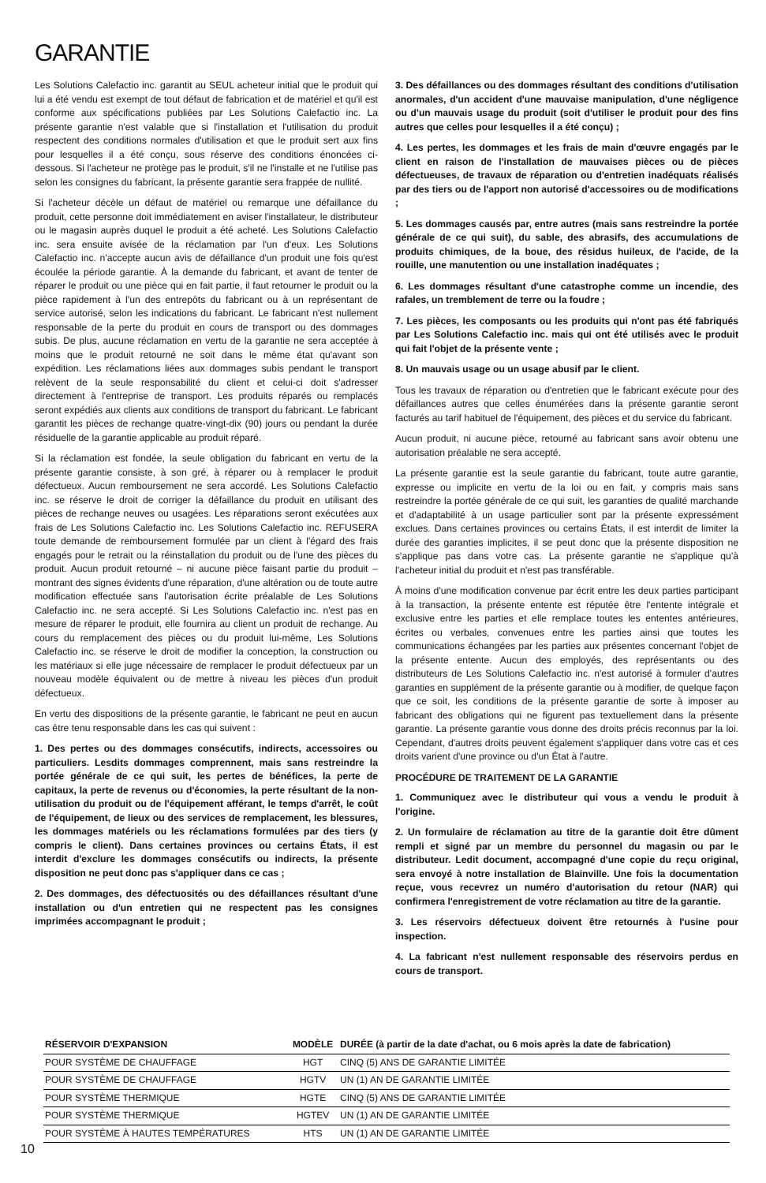GARANTIE
Les Solutions Calefactio inc. garantit au SEUL acheteur initial que le produit qui lui a été vendu est exempt de tout défaut de fabrication et de matériel et qu'il est conforme aux spécifications publiées par Les Solutions Calefactio inc. La présente garantie n'est valable que si l'installation et l'utilisation du produit respectent des conditions normales d'utilisation et que le produit sert aux fins pour lesquelles il a été conçu, sous réserve des conditions énoncées ci-dessous. Si l'acheteur ne protège pas le produit, s'il ne l'installe et ne l'utilise pas selon les consignes du fabricant, la présente garantie sera frappée de nullité.
Si l'acheteur décèle un défaut de matériel ou remarque une défaillance du produit, cette personne doit immédiatement en aviser l'installateur, le distributeur ou le magasin auprès duquel le produit a été acheté. Les Solutions Calefactio inc. sera ensuite avisée de la réclamation par l'un d'eux. Les Solutions Calefactio inc. n'accepte aucun avis de défaillance d'un produit une fois qu'est écoulée la période garantie. À la demande du fabricant, et avant de tenter de réparer le produit ou une pièce qui en fait partie, il faut retourner le produit ou la pièce rapidement à l'un des entrepôts du fabricant ou à un représentant de service autorisé, selon les indications du fabricant. Le fabricant n'est nullement responsable de la perte du produit en cours de transport ou des dommages subis. De plus, aucune réclamation en vertu de la garantie ne sera acceptée à moins que le produit retourné ne soit dans le même état qu'avant son expédition. Les réclamations liées aux dommages subis pendant le transport relèvent de la seule responsabilité du client et celui-ci doit s'adresser directement à l'entreprise de transport. Les produits réparés ou remplacés seront expédiés aux clients aux conditions de transport du fabricant. Le fabricant garantit les pièces de rechange quatre-vingt-dix (90) jours ou pendant la durée résiduelle de la garantie applicable au produit réparé.
Si la réclamation est fondée, la seule obligation du fabricant en vertu de la présente garantie consiste, à son gré, à réparer ou à remplacer le produit défectueux. Aucun remboursement ne sera accordé. Les Solutions Calefactio inc. se réserve le droit de corriger la défaillance du produit en utilisant des pièces de rechange neuves ou usagées. Les réparations seront exécutées aux frais de Les Solutions Calefactio inc. Les Solutions Calefactio inc. REFUSERA toute demande de remboursement formulée par un client à l'égard des frais engagés pour le retrait ou la réinstallation du produit ou de l'une des pièces du produit. Aucun produit retourné – ni aucune pièce faisant partie du produit – montrant des signes évidents d'une réparation, d'une altération ou de toute autre modification effectuée sans l'autorisation écrite préalable de Les Solutions Calefactio inc. ne sera accepté. Si Les Solutions Calefactio inc. n'est pas en mesure de réparer le produit, elle fournira au client un produit de rechange. Au cours du remplacement des pièces ou du produit lui-même, Les Solutions Calefactio inc. se réserve le droit de modifier la conception, la construction ou les matériaux si elle juge nécessaire de remplacer le produit défectueux par un nouveau modèle équivalent ou de mettre à niveau les pièces d'un produit défectueux.
En vertu des dispositions de la présente garantie, le fabricant ne peut en aucun cas être tenu responsable dans les cas qui suivent :
1. Des pertes ou des dommages consécutifs, indirects, accessoires ou particuliers. Lesdits dommages comprennent, mais sans restreindre la portée générale de ce qui suit, les pertes de bénéfices, la perte de capitaux, la perte de revenus ou d'économies, la perte résultant de la non-utilisation du produit ou de l'équipement afférant, le temps d'arrêt, le coût de l'équipement, de lieux ou des services de remplacement, les blessures, les dommages matériels ou les réclamations formulées par des tiers (y compris le client). Dans certaines provinces ou certains États, il est interdit d'exclure les dommages consécutifs ou indirects, la présente disposition ne peut donc pas s'appliquer dans ce cas ;
2. Des dommages, des défectuosités ou des défaillances résultant d'une installation ou d'un entretien qui ne respectent pas les consignes imprimées accompagnant le produit ;
3. Des défaillances ou des dommages résultant des conditions d'utilisation anormales, d'un accident d'une mauvaise manipulation, d'une négligence ou d'un mauvais usage du produit (soit d'utiliser le produit pour des fins autres que celles pour lesquelles il a été conçu) ;
4. Les pertes, les dommages et les frais de main d'œuvre engagés par le client en raison de l'installation de mauvaises pièces ou de pièces défectueuses, de travaux de réparation ou d'entretien inadéquats réalisés par des tiers ou de l'apport non autorisé d'accessoires ou de modifications ;
5. Les dommages causés par, entre autres (mais sans restreindre la portée générale de ce qui suit), du sable, des abrasifs, des accumulations de produits chimiques, de la boue, des résidus huileux, de l'acide, de la rouille, une manutention ou une installation inadéquates ;
6. Les dommages résultant d'une catastrophe comme un incendie, des rafales, un tremblement de terre ou la foudre ;
7. Les pièces, les composants ou les produits qui n'ont pas été fabriqués par Les Solutions Calefactio inc. mais qui ont été utilisés avec le produit qui fait l'objet de la présente vente ;
8. Un mauvais usage ou un usage abusif par le client.
Tous les travaux de réparation ou d'entretien que le fabricant exécute pour des défaillances autres que celles énumérées dans la présente garantie seront facturés au tarif habituel de l'équipement, des pièces et du service du fabricant.
Aucun produit, ni aucune pièce, retourné au fabricant sans avoir obtenu une autorisation préalable ne sera accepté.
La présente garantie est la seule garantie du fabricant, toute autre garantie, expresse ou implicite en vertu de la loi ou en fait, y compris mais sans restreindre la portée générale de ce qui suit, les garanties de qualité marchande et d'adaptabilité à un usage particulier sont par la présente expressément exclues. Dans certaines provinces ou certains États, il est interdit de limiter la durée des garanties implicites, il se peut donc que la présente disposition ne s'applique pas dans votre cas. La présente garantie ne s'applique qu'à l'acheteur initial du produit et n'est pas transférable.
À moins d'une modification convenue par écrit entre les deux parties participant à la transaction, la présente entente est réputée être l'entente intégrale et exclusive entre les parties et elle remplace toutes les ententes antérieures, écrites ou verbales, convenues entre les parties ainsi que toutes les communications échangées par les parties aux présentes concernant l'objet de la présente entente. Aucun des employés, des représentants ou des distributeurs de Les Solutions Calefactio inc. n'est autorisé à formuler d'autres garanties en supplément de la présente garantie ou à modifier, de quelque façon que ce soit, les conditions de la présente garantie de sorte à imposer au fabricant des obligations qui ne figurent pas textuellement dans la présente garantie. La présente garantie vous donne des droits précis reconnus par la loi. Cependant, d'autres droits peuvent également s'appliquer dans votre cas et ces droits varient d'une province ou d'un État à l'autre.
PROCÉDURE DE TRAITEMENT DE LA GARANTIE
1. Communiquez avec le distributeur qui vous a vendu le produit à l'origine.
2. Un formulaire de réclamation au titre de la garantie doit être dûment rempli et signé par un membre du personnel du magasin ou par le distributeur. Ledit document, accompagné d'une copie du reçu original, sera envoyé à notre installation de Blainville. Une fois la documentation reçue, vous recevrez un numéro d'autorisation du retour (NAR) qui confirmera l'enregistrement de votre réclamation au titre de la garantie.
3. Les réservoirs défectueux doivent être retournés à l'usine pour inspection.
4. La fabricant n'est nullement responsable des réservoirs perdus en cours de transport.
| RÉSERVOIR D'EXPANSION | MODÈLE | DURÉE (à partir de la date d'achat, ou 6 mois après la date de fabrication) |
| --- | --- | --- |
| POUR SYSTÈME DE CHAUFFAGE | HGT | CINQ (5) ANS DE GARANTIE LIMITÉE |
| POUR SYSTÈME DE CHAUFFAGE | HGTV | UN (1) AN DE GARANTIE LIMITÉE |
| POUR SYSTÈME THERMIQUE | HGTE | CINQ (5) ANS DE GARANTIE LIMITÉE |
| POUR SYSTÈME THERMIQUE | HGTEV | UN (1) AN DE GARANTIE LIMITÉE |
| POUR SYSTÈME À HAUTES TEMPÉRATURES | HTS | UN (1) AN DE GARANTIE LIMITÉE |
10